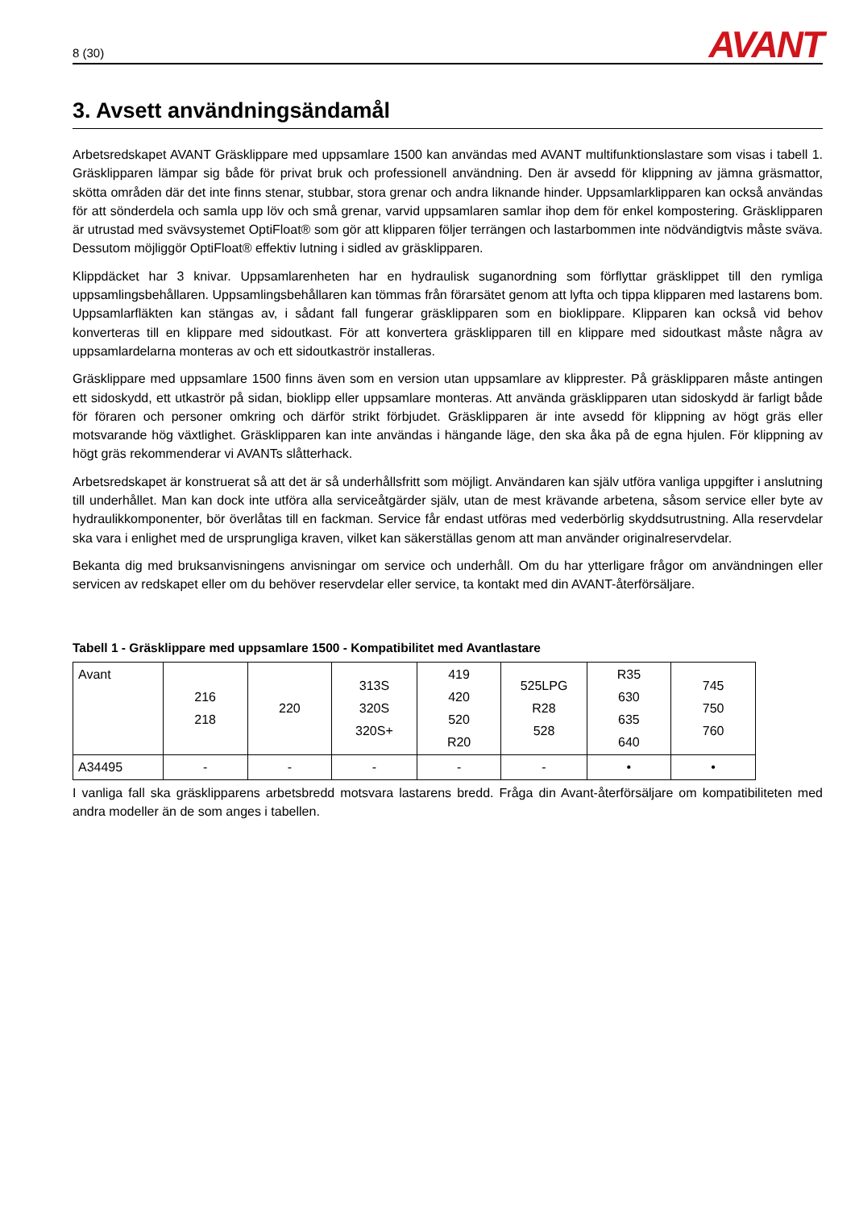8 (30)
AVANT
3. Avsett användningsändamål
Arbetsredskapet AVANT Gräsklippare med uppsamlare 1500 kan användas med AVANT multifunktionslastare som visas i tabell 1. Gräsklipparen lämpar sig både för privat bruk och professionell användning. Den är avsedd för klippning av jämna gräsmattor, skötta områden där det inte finns stenar, stubbar, stora grenar och andra liknande hinder. Uppsamlarklipparen kan också användas för att sönderdela och samla upp löv och små grenar, varvid uppsamlaren samlar ihop dem för enkel kompostering. Gräsklipparen är utrustad med svävsystemet OptiFloat® som gör att klipparen följer terrängen och lastarbommen inte nödvändigtvis måste sväva. Dessutom möjliggör OptiFloat® effektiv lutning i sidled av gräsklipparen.
Klippdäcket har 3 knivar. Uppsamlarenheten har en hydraulisk suganordning som förflyttar gräsklippet till den rymliga uppsamlingsbehållaren. Uppsamlingsbehållaren kan tömmas från förarsätet genom att lyfta och tippa klipparen med lastarens bom. Uppsamlarfläkten kan stängas av, i sådant fall fungerar gräsklipparen som en bioklippare. Klipparen kan också vid behov konverteras till en klippare med sidoutkast. För att konvertera gräsklipparen till en klippare med sidoutkast måste några av uppsamlardelarna monteras av och ett sidoutkaströr installeras.
Gräsklippare med uppsamlare 1500 finns även som en version utan uppsamlare av klipprester. På gräsklipparen måste antingen ett sidoskydd, ett utkaströr på sidan, bioklipp eller uppsamlare monteras. Att använda gräsklipparen utan sidoskydd är farligt både för föraren och personer omkring och därför strikt förbjudet. Gräsklipparen är inte avsedd för klippning av högt gräs eller motsvarande hög växtlighet. Gräsklipparen kan inte användas i hängande läge, den ska åka på de egna hjulen. För klippning av högt gräs rekommenderar vi AVANTs slåtterhack.
Arbetsredskapet är konstruerat så att det är så underhållsfritt som möjligt. Användaren kan själv utföra vanliga uppgifter i anslutning till underhållet. Man kan dock inte utföra alla serviceåtgärder själv, utan de mest krävande arbetena, såsom service eller byte av hydraulikkomponenter, bör överlåtas till en fackman. Service får endast utföras med vederbörlig skyddsutrustning. Alla reservdelar ska vara i enlighet med de ursprungliga kraven, vilket kan säkerställas genom att man använder originalreservdelar.
Bekanta dig med bruksanvisningens anvisningar om service och underhåll. Om du har ytterligare frågor om användningen eller servicen av redskapet eller om du behöver reservdelar eller service, ta kontakt med din AVANT-återförsäljare.
Tabell 1 - Gräsklippare med uppsamlare 1500 - Kompatibilitet med Avantlastare
| Avant | 216 218 | 220 | 313S 320S 320S+ | 419 420 520 R20 | 525LPG R28 528 | R35 630 635 640 | 745 750 760 |
| A34495 | - | - | - | - | - | • | • |
I vanliga fall ska gräsklipparens arbetsbredd motsvara lastarens bredd. Fråga din Avant-återförsäljare om kompatibiliteten med andra modeller än de som anges i tabellen.